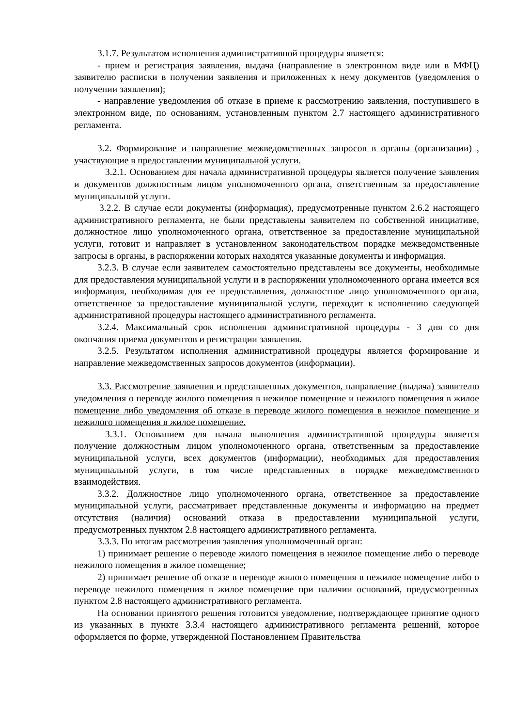3.1.7. Результатом исполнения административной процедуры является:
- прием и регистрация заявления, выдача (направление в электронном виде или в МФЦ) заявителю расписки в получении заявления и приложенных к нему документов (уведомления о получении заявления);
- направление уведомления об отказе в приеме к рассмотрению заявления, поступившего в электронном виде, по основаниям, установленным пунктом 2.7 настоящего административного регламента.
3.2. Формирование и направление межведомственных запросов в органы (организации) , участвующие в предоставлении муниципальной услуги.
3.2.1. Основанием для начала административной процедуры является получение заявления и документов должностным лицом уполномоченного органа, ответственным за предоставление муниципальной услуги.
3.2.2. В случае если документы (информация), предусмотренные пунктом 2.6.2 настоящего административного регламента, не были представлены заявителем по собственной инициативе, должностное лицо уполномоченного органа, ответственное за предоставление муниципальной услуги, готовит и направляет в установленном законодательством порядке межведомственные запросы в органы, в распоряжении которых находятся указанные документы и информация.
3.2.3. В случае если заявителем самостоятельно представлены все документы, необходимые для предоставления муниципальной услуги и в распоряжении уполномоченного органа имеется вся информация, необходимая для ее предоставления, должностное лицо уполномоченного органа, ответственное за предоставление муниципальной услуги, переходит к исполнению следующей административной процедуры настоящего административного регламента.
3.2.4. Максимальный срок исполнения административной процедуры - 3 дня со дня окончания приема документов и регистрации заявления.
3.2.5. Результатом исполнения административной процедуры является формирование и направление межведомственных запросов документов (информации).
3.3. Рассмотрение заявления и представленных документов, направление (выдача) заявителю уведомления о переводе жилого помещения в нежилое помещение и нежилого помещения в жилое помещение либо уведомления об отказе в переводе жилого помещения в нежилое помещение и нежилого помещения в жилое помещение.
3.3.1. Основанием для начала выполнения административной процедуры является получение должностным лицом уполномоченного органа, ответственным за предоставление муниципальной услуги, всех документов (информации), необходимых для предоставления муниципальной услуги, в том числе представленных в порядке межведомственного взаимодействия.
3.3.2. Должностное лицо уполномоченного органа, ответственное за предоставление муниципальной услуги, рассматривает представленные документы и информацию на предмет отсутствия (наличия) оснований отказа в предоставлении муниципальной услуги, предусмотренных пунктом 2.8 настоящего административного регламента.
3.3.3. По итогам рассмотрения заявления уполномоченный орган:
1) принимает решение о переводе жилого помещения в нежилое помещение либо о переводе нежилого помещения в жилое помещение;
2) принимает решение об отказе в переводе жилого помещения в нежилое помещение либо о переводе нежилого помещения в жилое помещение при наличии оснований, предусмотренных пунктом 2.8 настоящего административного регламента.
На основании принятого решения готовится уведомление, подтверждающее принятие одного из указанных в пункте 3.3.4 настоящего административного регламента решений, которое оформляется по форме, утвержденной Постановлением Правительства